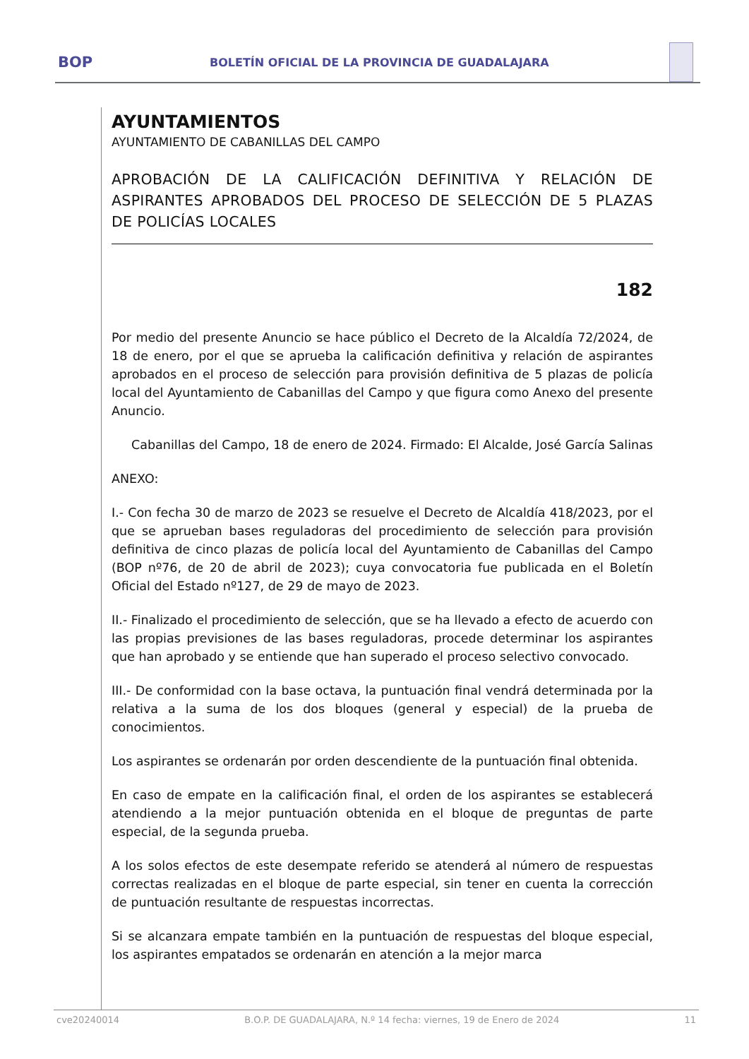BOP BOLETÍN OFICIAL DE LA PROVINCIA DE GUADALAJARA
AYUNTAMIENTOS
AYUNTAMIENTO DE CABANILLAS DEL CAMPO
APROBACIÓN DE LA CALIFICACIÓN DEFINITIVA Y RELACIÓN DE ASPIRANTES APROBADOS DEL PROCESO DE SELECCIÓN DE 5 PLAZAS DE POLICÍAS LOCALES
182
Por medio del presente Anuncio se hace público el Decreto de la Alcaldía 72/2024, de 18 de enero, por el que se aprueba la calificación definitiva y relación de aspirantes aprobados en el proceso de selección para provisión definitiva de 5 plazas de policía local del Ayuntamiento de Cabanillas del Campo y que figura como Anexo del presente Anuncio.
Cabanillas del Campo, 18 de enero de 2024. Firmado: El Alcalde, José García Salinas
ANEXO:
I.- Con fecha 30 de marzo de 2023 se resuelve el Decreto de Alcaldía 418/2023, por el que se aprueban bases reguladoras del procedimiento de selección para provisión definitiva de cinco plazas de policía local del Ayuntamiento de Cabanillas del Campo (BOP nº76, de 20 de abril de 2023); cuya convocatoria fue publicada en el Boletín Oficial del Estado nº127, de 29 de mayo de 2023.
II.- Finalizado el procedimiento de selección, que se ha llevado a efecto de acuerdo con las propias previsiones de las bases reguladoras, procede determinar los aspirantes que han aprobado y se entiende que han superado el proceso selectivo convocado.
III.- De conformidad con la base octava, la puntuación final vendrá determinada por la relativa a la suma de los dos bloques (general y especial) de la prueba de conocimientos.
Los aspirantes se ordenarán por orden descendiente de la puntuación final obtenida.
En caso de empate en la calificación final, el orden de los aspirantes se establecerá atendiendo a la mejor puntuación obtenida en el bloque de preguntas de parte especial, de la segunda prueba.
A los solos efectos de este desempate referido se atenderá al número de respuestas correctas realizadas en el bloque de parte especial, sin tener en cuenta la corrección de puntuación resultante de respuestas incorrectas.
Si se alcanzara empate también en la puntuación de respuestas del bloque especial, los aspirantes empatados se ordenarán en atención a la mejor marca
cve20240014 B.O.P. DE GUADALAJARA, N.º 14 fecha: viernes, 19 de Enero de 2024 11